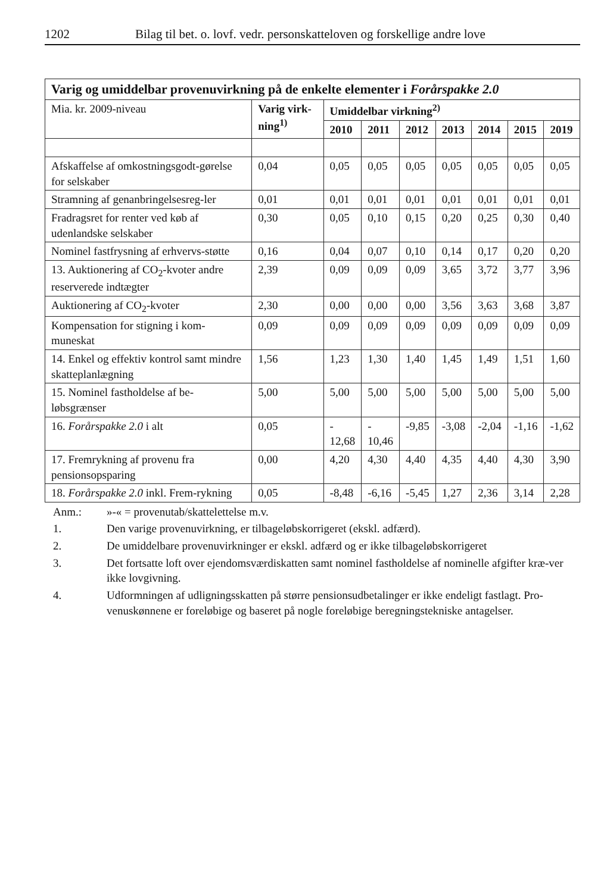1202 Bilag til bet. o. lovf. vedr. personskatteloven og forskellige andre love
| Varig og umiddelbar provenuvirkning på de enkelte elementer i Forårspakke 2.0 | | | | | | | | |
| --- | --- | --- | --- | --- | --- | --- | --- | --- |
| Mia. kr. 2009-niveau | Varig virk-ning<sup>1)</sup> | Umiddelbar virkning<sup>2)</sup> | | | | | | |
| | | 2010 | 2011 | 2012 | 2013 | 2014 | 2015 | 2019 |
| Afskaffelse af omkostningsgodt-gørelse for selskaber | 0,04 | 0,05 | 0,05 | 0,05 | 0,05 | 0,05 | 0,05 | 0,05 |
| Stramning af genanbringelsesreg-ler | 0,01 | 0,01 | 0,01 | 0,01 | 0,01 | 0,01 | 0,01 | 0,01 |
| Fradragsret for renter ved køb af udenlandske selskaber | 0,30 | 0,05 | 0,10 | 0,15 | 0,20 | 0,25 | 0,30 | 0,40 |
| Nominel fastfrysning af erhvervs-støtte | 0,16 | 0,04 | 0,07 | 0,10 | 0,14 | 0,17 | 0,20 | 0,20 |
| 13. Auktionering af CO<sub>2</sub>-kvoter andre reserverede indtægter | 2,39 | 0,09 | 0,09 | 0,09 | 3,65 | 3,72 | 3,77 | 3,96 |
| Auktionering af CO<sub>2</sub>-kvoter | 2,30 | 0,00 | 0,00 | 0,00 | 3,56 | 3,63 | 3,68 | 3,87 |
| Kompensation for stigning i kom-muneskat | 0,09 | 0,09 | 0,09 | 0,09 | 0,09 | 0,09 | 0,09 | 0,09 |
| 14. Enkel og effektiv kontrol samt mindre skatteplanlægning | 1,56 | 1,23 | 1,30 | 1,40 | 1,45 | 1,49 | 1,51 | 1,60 |
| 15. Nominel fastholdelse af be-løbsgrænser | 5,00 | 5,00 | 5,00 | 5,00 | 5,00 | 5,00 | 5,00 | 5,00 |
| 16. Forårspakke 2.0 i alt | 0,05 | - 12,68 | - 10,46 | -9,85 | -3,08 | -2,04 | -1,16 | -1,62 |
| 17. Fremrykning af provenu fra pensionsopsparing | 0,00 | 4,20 | 4,30 | 4,40 | 4,35 | 4,40 | 4,30 | 3,90 |
| 18. Forårspakke 2.0 inkl. Frem-rykning | 0,05 | -8,48 | -6,16 | -5,45 | 1,27 | 2,36 | 3,14 | 2,28 |
Anm.: »-« = provenutab/skattelettelse m.v.
1. Den varige provenuvirkning, er tilbageløbskorrigeret (ekskl. adfærd).
2. De umiddelbare provenuvirkninger er ekskl. adfærd og er ikke tilbageløbskorrigeret
3. Det fortsatte loft over ejendomsværdiskatten samt nominel fastholdelse af nominelle afgifter kræ-ver ikke lovgivning.
4. Udformningen af udligningsskatten på større pensionsudbetalinger er ikke endeligt fastlagt. Pro-venuskønnene er foreløbige og baseret på nogle foreløbige beregningstekniske antagelser.